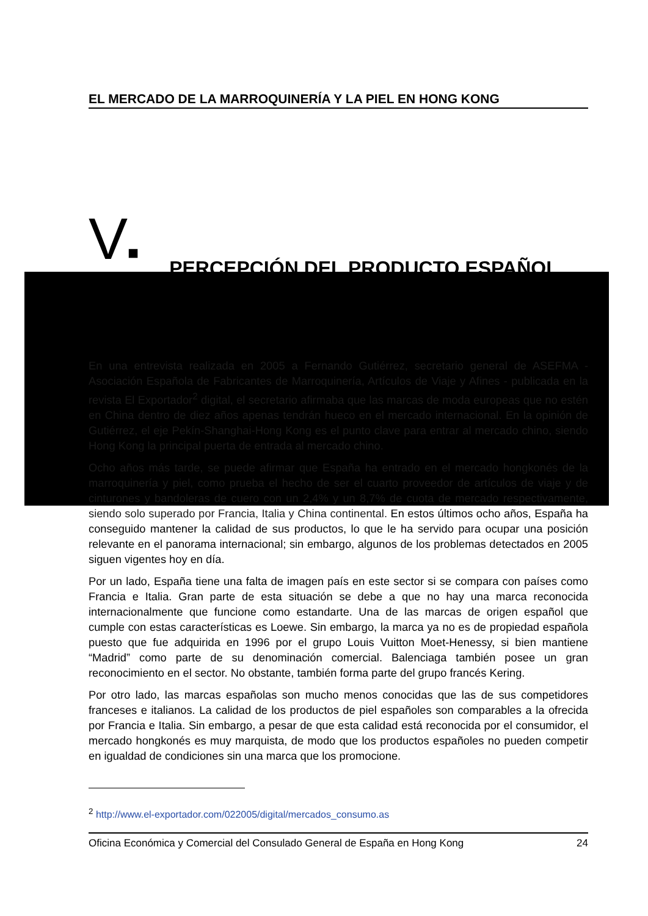EL MERCADO DE LA MARROQUINERÍA Y LA PIEL EN HONG KONG
V■ PERCEPCIÓN DEL PRODUCTO ESPAÑOL
En una entrevista realizada en 2005 a Fernando Gutiérrez, secretario general de ASEFMA - Asociación Española de Fabricantes de Marroquinería, Artículos de Viaje y Afines - publicada en la revista El Exportador<sup>2</sup> digital, el secretario afirmaba que las marcas de moda europeas que no estén en China dentro de diez años apenas tendrán hueco en el mercado internacional. En la opinión de Gutiérrez, el eje Pekín-Shanghai-Hong Kong es el punto clave para entrar al mercado chino, siendo Hong Kong la principal puerta de entrada al mercado chino.
Ocho años más tarde, se puede afirmar que España ha entrado en el mercado hongkonés de la marroquinería y piel, como prueba el hecho de ser el cuarto proveedor de artículos de viaje y de cinturones y bandoleras de cuero con un 2,4% y un 8,7% de cuota de mercado respectivamente, siendo solo superado por Francia, Italia y China continental. En estos últimos ocho años, España ha conseguido mantener la calidad de sus productos, lo que le ha servido para ocupar una posición relevante en el panorama internacional; sin embargo, algunos de los problemas detectados en 2005 siguen vigentes hoy en día.
Por un lado, España tiene una falta de imagen país en este sector si se compara con países como Francia e Italia. Gran parte de esta situación se debe a que no hay una marca reconocida internacionalmente que funcione como estandarte. Una de las marcas de origen español que cumple con estas características es Loewe. Sin embargo, la marca ya no es de propiedad española puesto que fue adquirida en 1996 por el grupo Louis Vuitton Moet-Henessy, si bien mantiene “Madrid” como parte de su denominación comercial. Balenciaga también posee un gran reconocimiento en el sector. No obstante, también forma parte del grupo francés Kering.
Por otro lado, las marcas españolas son mucho menos conocidas que las de sus competidores franceses e italianos. La calidad de los productos de piel españoles son comparables a la ofrecida por Francia e Italia. Sin embargo, a pesar de que esta calidad está reconocida por el consumidor, el mercado hongkonés es muy marquista, de modo que los productos españoles no pueden competir en igualdad de condiciones sin una marca que los promocione.
<sup>2</sup> http://www.el-exportador.com/022005/digital/mercados_consumo.as
Oficina Económica y Comercial del Consulado General de España en Hong Kong 24